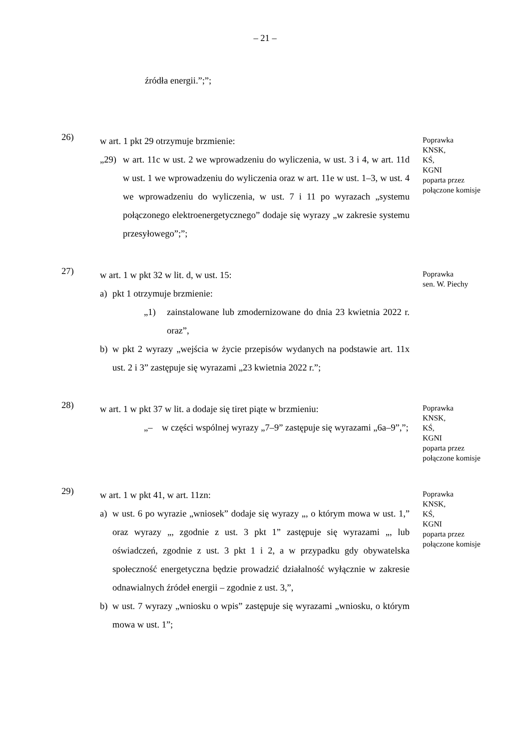– 21 –
źródła energii.”;”;
26)
w art. 1 pkt 29 otrzymuje brzmienie:
„29) w art. 11c w ust. 2 we wprowadzeniu do wyliczenia, w ust. 3 i 4, w art. 11d w ust. 1 we wprowadzeniu do wyliczenia oraz w art. 11e w ust. 1–3, w ust. 4 we wprowadzeniu do wyliczenia, w ust. 7 i 11 po wyrazach „systemu połączonego elektroenergetycznego” dodaje się wyrazy „w zakresie systemu przesyłowego”;”;
Poprawka
KNSK,
KŚ,
KGNI
poparta przez
połączone komisje
27)
w art. 1 w pkt 32 w lit. d, w ust. 15:
a) pkt 1 otrzymuje brzmienie:
„1) zainstalowane lub zmodernizowane do dnia 23 kwietnia 2022 r. oraz”,
b) w pkt 2 wyrazy „wejścia w życie przepisów wydanych na podstawie art. 11x ust. 2 i 3” zastępuje się wyrazami „23 kwietnia 2022 r.”;
Poprawka
sen. W. Piechy
28)
w art. 1 w pkt 37 w lit. a dodaje się tiret piąte w brzmieniu:
„– w części wspólnej wyrazy „7–9” zastępuje się wyrazami „6a–9”,”;
Poprawka
KNSK,
KŚ,
KGNI
poparta przez
połączone komisje
29)
w art. 1 w pkt 41, w art. 11zn:
a) w ust. 6 po wyrazie „wniosek” dodaje się wyrazy „, o którym mowa w ust. 1,” oraz wyrazy „, zgodnie z ust. 3 pkt 1” zastępuje się wyrazami „, lub oświadczeń, zgodnie z ust. 3 pkt 1 i 2, a w przypadku gdy obywatelska społeczność energetyczna będzie prowadzić działalność wyłącznie w zakresie odnawialnych źródeł energii – zgodnie z ust. 3,”,
b) w ust. 7 wyrazy „wniosku o wpis” zastępuje się wyrazami „wniosku, o którym mowa w ust. 1”;
Poprawka
KNSK,
KŚ,
KGNI
poparta przez
połączone komisje